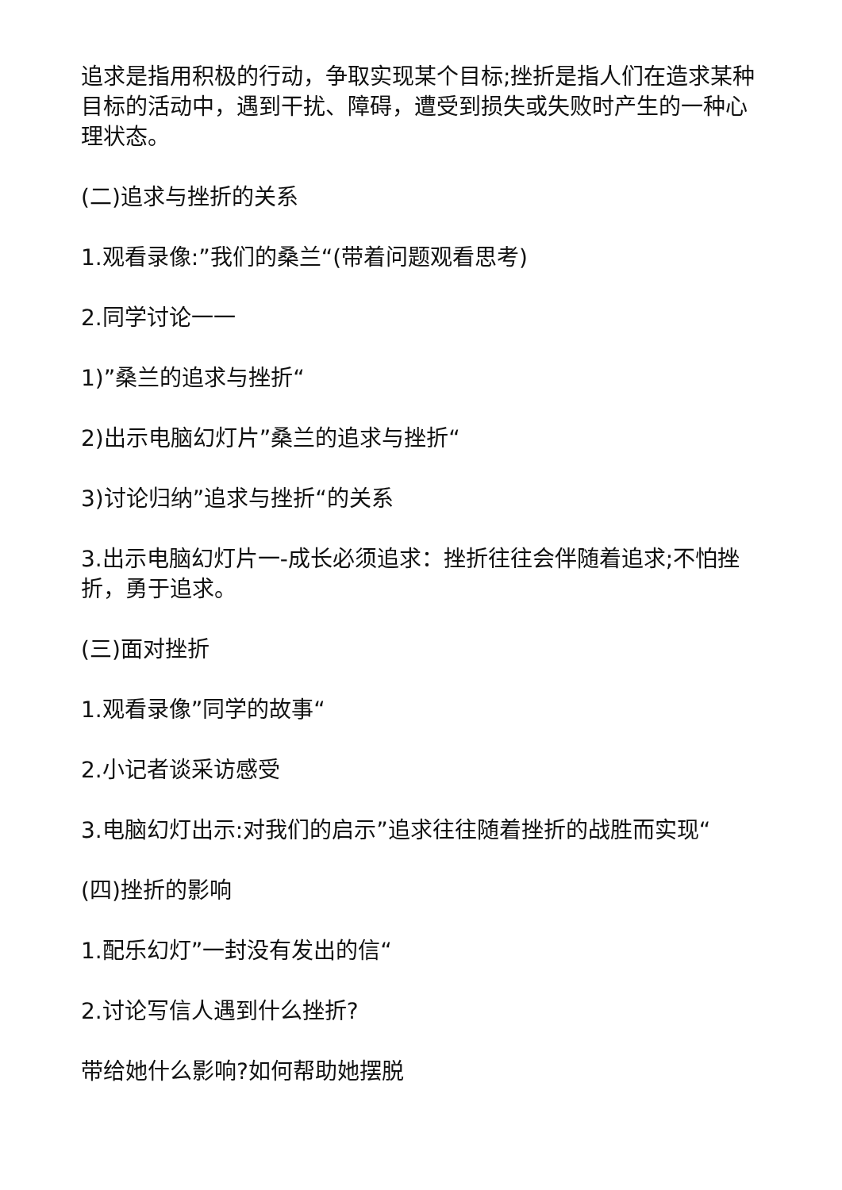追求是指用积极的行动，争取实现某个目标;挫折是指人们在造求某种目标的活动中，遇到干扰、障碍，遭受到损失或失败时产生的一种心理状态。
(二)追求与挫折的关系
1.观看录像:”我们的桑兰“(带着问题观看思考)
2.同学讨论一一
1)”桑兰的追求与挫折“
2)出示电脑幻灯片”桑兰的追求与挫折“
3)讨论归纳”追求与挫折“的关系
3.出示电脑幻灯片一-成长必须追求：挫折往往会伴随着追求;不怕挫折，勇于追求。
(三)面对挫折
1.观看录像”同学的故事“
2.小记者谈采访感受
3.电脑幻灯出示:对我们的启示”追求往往随着挫折的战胜而实现“
(四)挫折的影响
1.配乐幻灯”一封没有发出的信“
2.讨论写信人遇到什么挫折?
带给她什么影响?如何帮助她摆脱